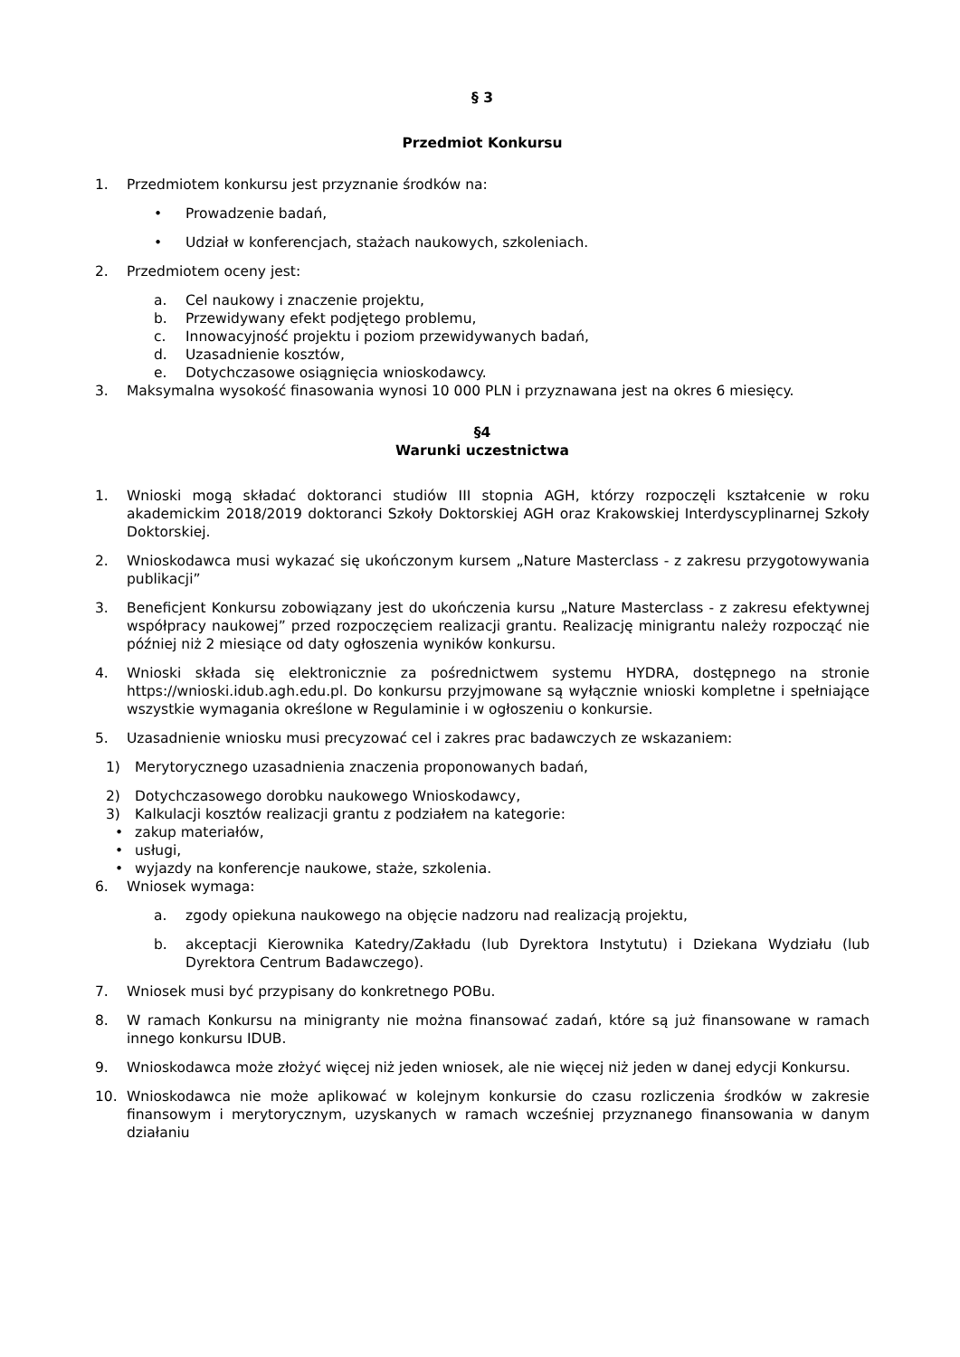§ 3
Przedmiot Konkursu
1. Przedmiotem konkursu jest przyznanie środków na:
• Prowadzenie badań,
• Udział w konferencjach, stażach naukowych, szkoleniach.
2. Przedmiotem oceny jest:
a. Cel naukowy i znaczenie projektu,
b. Przewidywany efekt podjętego problemu,
c. Innowacyjność projektu i poziom przewidywanych badań,
d. Uzasadnienie kosztów,
e. Dotychczasowe osiągnięcia wnioskodawcy.
3. Maksymalna wysokość finasowania wynosi 10 000 PLN i przyznawana jest na okres 6 miesięcy.
§4
Warunki uczestnictwa
1. Wnioski mogą składać doktoranci studiów III stopnia AGH, którzy rozpoczęli kształcenie w roku akademickim 2018/2019 doktoranci Szkoły Doktorskiej AGH oraz Krakowskiej Interdyscyplinarnej Szkoły Doktorskiej.
2. Wnioskodawca musi wykazać się ukończonym kursem „Nature Masterclass - z zakresu przygotowywania publikacji”
3. Beneficjent Konkursu zobowiązany jest do ukończenia kursu „Nature Masterclass - z zakresu efektywnej współpracy naukowej” przed rozpoczęciem realizacji grantu. Realizację minigrantu należy rozpocząć nie później niż 2 miesiące od daty ogłoszenia wyników konkursu.
4. Wnioski składa się elektronicznie za pośrednictwem systemu HYDRA, dostępnego na stronie https://wnioski.idub.agh.edu.pl. Do konkursu przyjmowane są wyłącznie wnioski kompletne i spełniające wszystkie wymagania określone w Regulaminie i w ogłoszeniu o konkursie.
5. Uzasadnienie wniosku musi precyzować cel i zakres prac badawczych ze wskazaniem:
1) Merytorycznego uzasadnienia znaczenia proponowanych badań,
2) Dotychczasowego dorobku naukowego Wnioskodawcy,
3) Kalkulacji kosztów realizacji grantu z podziałem na kategorie:
• zakup materiałów,
• usługi,
• wyjazdy na konferencje naukowe, staże, szkolenia.
6. Wniosek wymaga:
a. zgody opiekuna naukowego na objęcie nadzoru nad realizacją projektu,
b. akceptacji Kierownika Katedry/Zakładu (lub Dyrektora Instytutu) i Dziekana Wydziału (lub Dyrektora Centrum Badawczego).
7. Wniosek musi być przypisany do konkretnego POBu.
8. W ramach Konkursu na minigranty nie można finansować zadań, które są już finansowane w ramach innego konkursu IDUB.
9. Wnioskodawca może złożyć więcej niż jeden wniosek, ale nie więcej niż jeden w danej edycji Konkursu.
10. Wnioskodawca nie może aplikować w kolejnym konkursie do czasu rozliczenia środków w zakresie finansowym i merytorycznym, uzyskanych w ramach wcześniej przyznanego finansowania w danym działaniu